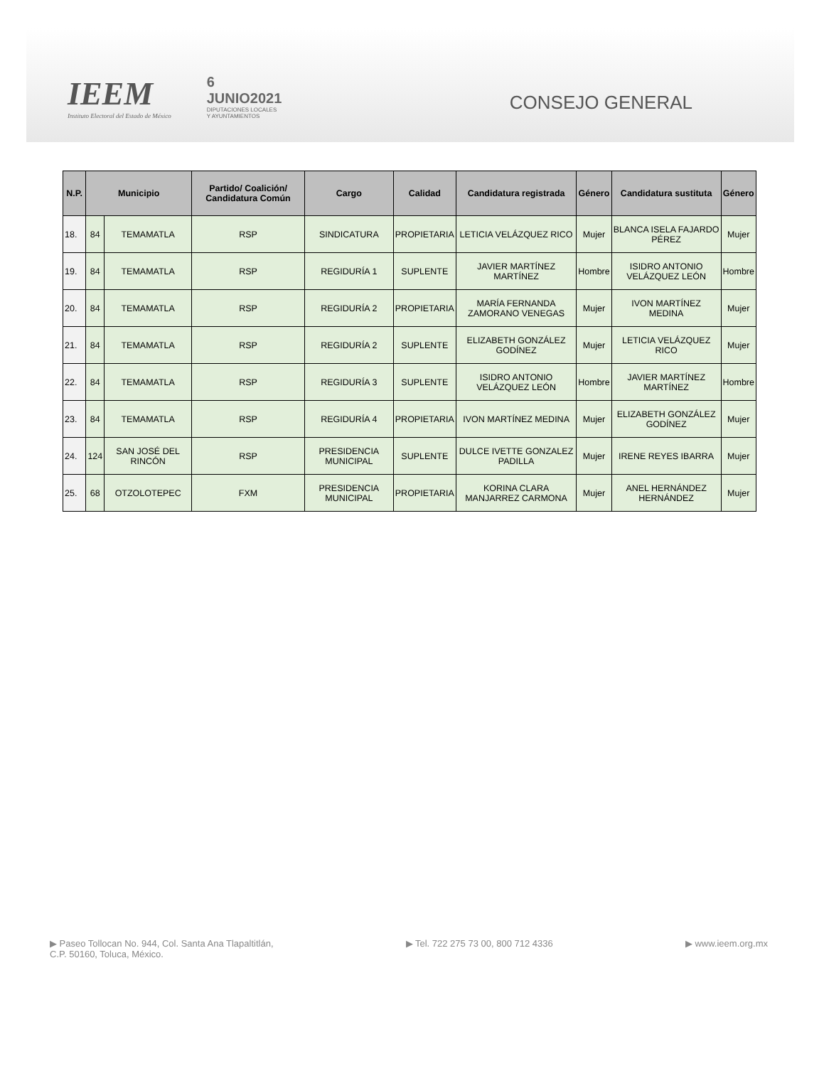IEEM
Instituto Electoral del Estado de México
6
JUNIO2021
DIPUTACIONES LOCALES
Y AYUNTAMIENTOS
CONSEJO GENERAL
| N.P. | Municipio | | Partido/ Coalición/ Candidatura Común | Cargo | Calidad | Candidatura registrada | Género | Candidatura sustituta | Género |
| --- | --- | --- | --- | --- | --- | --- | --- | --- | --- |
| 18. | 84 | TEMAMATLA | RSP | SINDICATURA | PROPIETARIA | LETICIA VELÁZQUEZ RICO | Mujer | BLANCA ISELA FAJARDO PÉREZ | Mujer |
| 19. | 84 | TEMAMATLA | RSP | REGIDURÍA 1 | SUPLENTE | JAVIER MARTÍNEZ MARTÍNEZ | Hombre | ISIDRO ANTONIO VELÁZQUEZ LEÓN | Hombre |
| 20. | 84 | TEMAMATLA | RSP | REGIDURÍA 2 | PROPIETARIA | MARÍA FERNANDA ZAMORANO VENEGAS | Mujer | IVON MARTÍNEZ MEDINA | Mujer |
| 21. | 84 | TEMAMATLA | RSP | REGIDURÍA 2 | SUPLENTE | ELIZABETH GONZÁLEZ GODÍNEZ | Mujer | LETICIA VELÁZQUEZ RICO | Mujer |
| 22. | 84 | TEMAMATLA | RSP | REGIDURÍA 3 | SUPLENTE | ISIDRO ANTONIO VELÁZQUEZ LEÓN | Hombre | JAVIER MARTÍNEZ MARTÍNEZ | Hombre |
| 23. | 84 | TEMAMATLA | RSP | REGIDURÍA 4 | PROPIETARIA | IVON MARTÍNEZ MEDINA | Mujer | ELIZABETH GONZÁLEZ GODÍNEZ | Mujer |
| 24. | 124 | SAN JOSÉ DEL RINCÓN | RSP | PRESIDENCIA MUNICIPAL | SUPLENTE | DULCE IVETTE GONZALEZ PADILLA | Mujer | IRENE REYES IBARRA | Mujer |
| 25. | 68 | OTZOLOTEPEC | FXM | PRESIDENCIA MUNICIPAL | PROPIETARIA | KORINA CLARA MANJARREZ CARMONA | Mujer | ANEL HERNÁNDEZ HERNÁNDEZ | Mujer |
▶ Paseo Tollocan No. 944, Col. Santa Ana Tlapaltitlán,
C.P. 50160, Toluca, México.
▶ Tel. 722 275 73 00, 800 712 4336
▶ www.ieem.org.mx